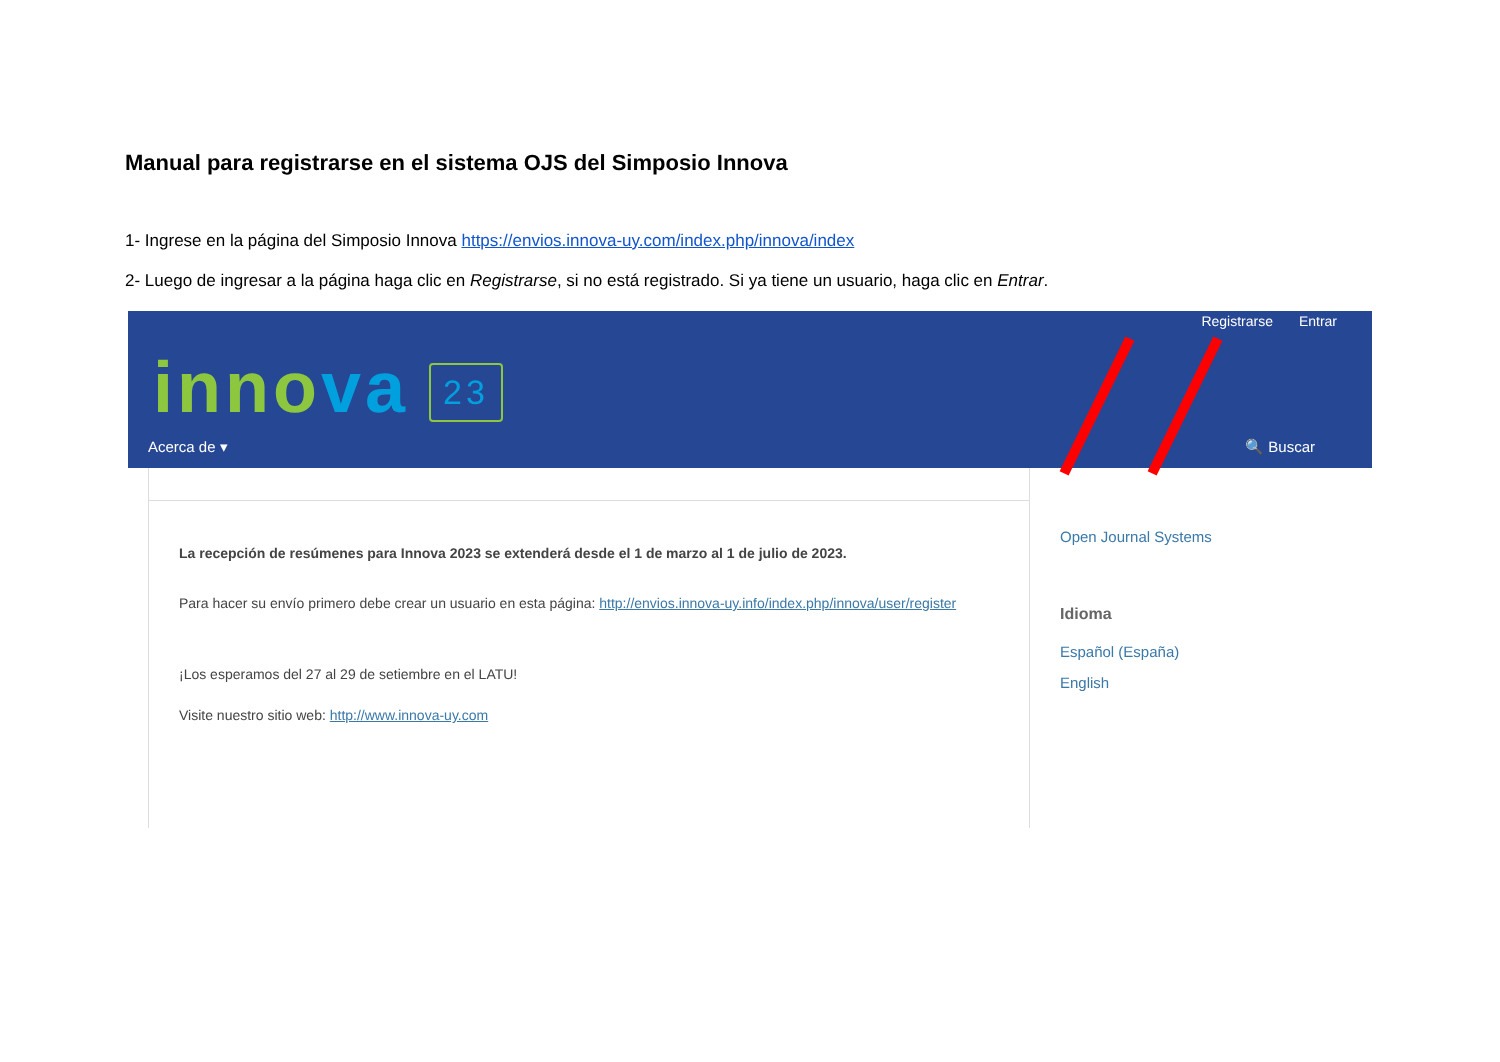Manual para registrarse en el sistema OJS del Simposio Innova
1- Ingrese en la página del Simposio Innova https://envios.innova-uy.com/index.php/innova/index
2- Luego de ingresar a la página haga clic en Registrarse, si no está registrado. Si ya tiene un usuario, haga clic en Entrar.
Registrarse Entrar
innova 23
Acerca de ▾ 🔍 Buscar
La recepción de resúmenes para Innova 2023 se extenderá desde el 1 de marzo al 1 de julio de 2023.
Para hacer su envío primero debe crear un usuario en esta página: http://envios.innova-uy.info/index.php/innova/user/register
¡Los esperamos del 27 al 29 de setiembre en el LATU!
Visite nuestro sitio web: http://www.innova-uy.com
Open Journal Systems
Idioma
Español (España)
English